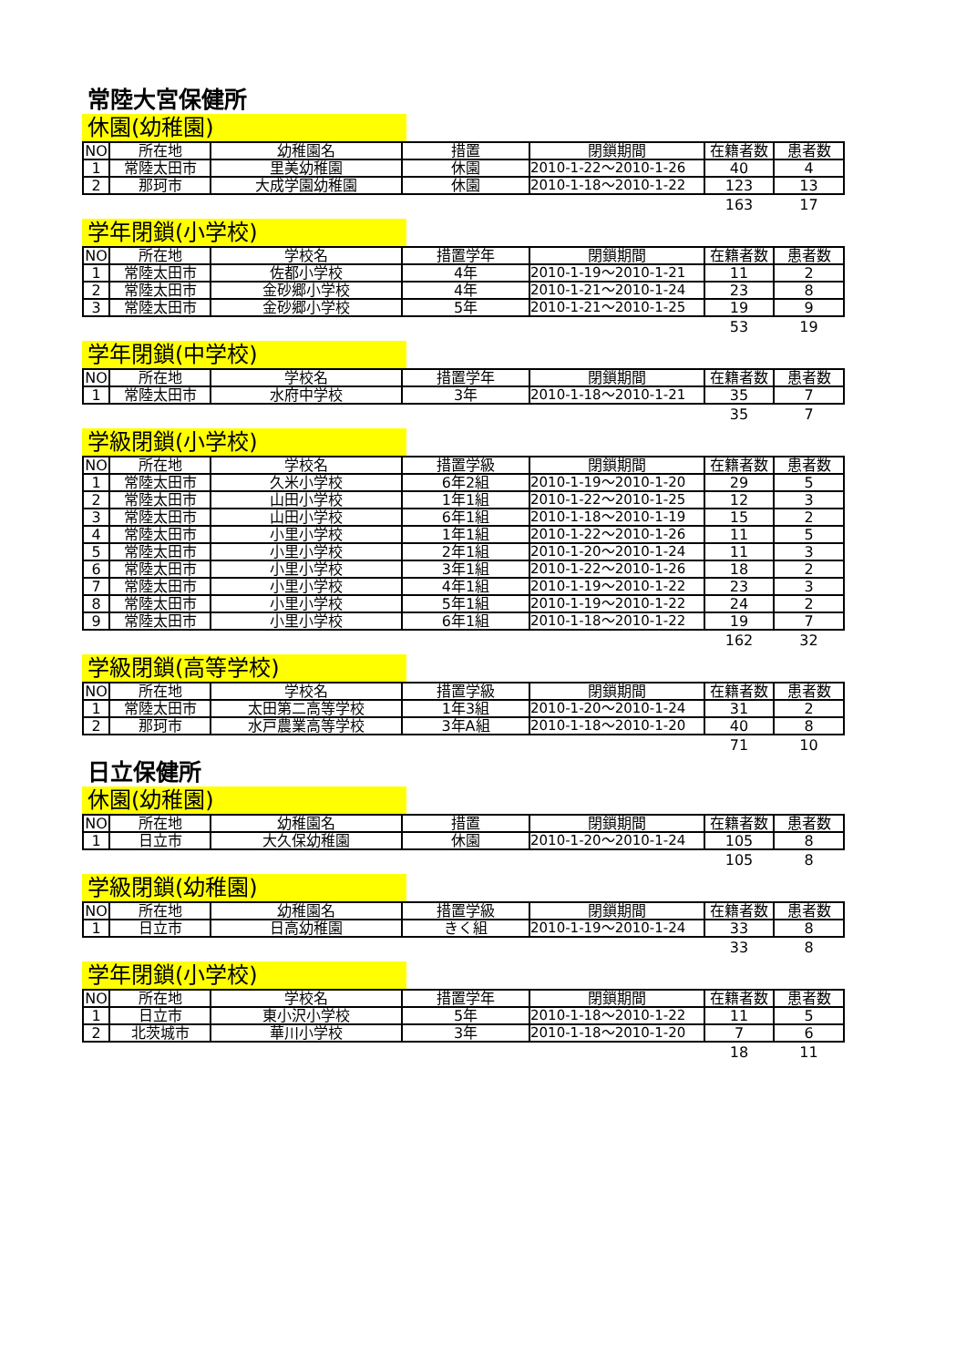常陸大宮保健所
休園(幼稚園)
| NO | 所在地 | 幼稚園名 | 措置 | 閉鎖期間 | 在籍者数 | 患者数 |
| --- | --- | --- | --- | --- | --- | --- |
| 1 | 常陸太田市 | 里美幼稚園 | 休園 | 2010-1-22～2010-1-26 | 40 | 4 |
| 2 | 那珂市 | 大成学園幼稚園 | 休園 | 2010-1-18～2010-1-22 | 123 | 13 |
| | | | | | 163 | 17 |
学年閉鎖(小学校)
| NO | 所在地 | 学校名 | 措置学年 | 閉鎖期間 | 在籍者数 | 患者数 |
| --- | --- | --- | --- | --- | --- | --- |
| 1 | 常陸太田市 | 佐都小学校 | 4年 | 2010-1-19～2010-1-21 | 11 | 2 |
| 2 | 常陸太田市 | 金砂郷小学校 | 4年 | 2010-1-21～2010-1-24 | 23 | 8 |
| 3 | 常陸太田市 | 金砂郷小学校 | 5年 | 2010-1-21～2010-1-25 | 19 | 9 |
| | | | | | 53 | 19 |
学年閉鎖(中学校)
| NO | 所在地 | 学校名 | 措置学年 | 閉鎖期間 | 在籍者数 | 患者数 |
| --- | --- | --- | --- | --- | --- | --- |
| 1 | 常陸太田市 | 水府中学校 | 3年 | 2010-1-18～2010-1-21 | 35 | 7 |
| | | | | | 35 | 7 |
学級閉鎖(小学校)
| NO | 所在地 | 学校名 | 措置学級 | 閉鎖期間 | 在籍者数 | 患者数 |
| --- | --- | --- | --- | --- | --- | --- |
| 1 | 常陸太田市 | 久米小学校 | 6年2組 | 2010-1-19～2010-1-20 | 29 | 5 |
| 2 | 常陸太田市 | 山田小学校 | 1年1組 | 2010-1-22～2010-1-25 | 12 | 3 |
| 3 | 常陸太田市 | 山田小学校 | 6年1組 | 2010-1-18～2010-1-19 | 15 | 2 |
| 4 | 常陸太田市 | 小里小学校 | 1年1組 | 2010-1-22～2010-1-26 | 11 | 5 |
| 5 | 常陸太田市 | 小里小学校 | 2年1組 | 2010-1-20～2010-1-24 | 11 | 3 |
| 6 | 常陸太田市 | 小里小学校 | 3年1組 | 2010-1-22～2010-1-26 | 18 | 2 |
| 7 | 常陸太田市 | 小里小学校 | 4年1組 | 2010-1-19～2010-1-22 | 23 | 3 |
| 8 | 常陸太田市 | 小里小学校 | 5年1組 | 2010-1-19～2010-1-22 | 24 | 2 |
| 9 | 常陸太田市 | 小里小学校 | 6年1組 | 2010-1-18～2010-1-22 | 19 | 7 |
| | | | | | 162 | 32 |
学級閉鎖(高等学校)
| NO | 所在地 | 学校名 | 措置学級 | 閉鎖期間 | 在籍者数 | 患者数 |
| --- | --- | --- | --- | --- | --- | --- |
| 1 | 常陸太田市 | 太田第二高等学校 | 1年3組 | 2010-1-20～2010-1-24 | 31 | 2 |
| 2 | 那珂市 | 水戸農業高等学校 | 3年A組 | 2010-1-18～2010-1-20 | 40 | 8 |
| | | | | | 71 | 10 |
日立保健所
休園(幼稚園)
| NO | 所在地 | 幼稚園名 | 措置 | 閉鎖期間 | 在籍者数 | 患者数 |
| --- | --- | --- | --- | --- | --- | --- |
| 1 | 日立市 | 大久保幼稚園 | 休園 | 2010-1-20～2010-1-24 | 105 | 8 |
| | | | | | 105 | 8 |
学級閉鎖(幼稚園)
| NO | 所在地 | 幼稚園名 | 措置学級 | 閉鎖期間 | 在籍者数 | 患者数 |
| --- | --- | --- | --- | --- | --- | --- |
| 1 | 日立市 | 日高幼稚園 | きく組 | 2010-1-19～2010-1-24 | 33 | 8 |
| | | | | | 33 | 8 |
学年閉鎖(小学校)
| NO | 所在地 | 学校名 | 措置学年 | 閉鎖期間 | 在籍者数 | 患者数 |
| --- | --- | --- | --- | --- | --- | --- |
| 1 | 日立市 | 東小沢小学校 | 5年 | 2010-1-18～2010-1-22 | 11 | 5 |
| 2 | 北茨城市 | 華川小学校 | 3年 | 2010-1-18～2010-1-20 | 7 | 6 |
| | | | | | 18 | 11 |